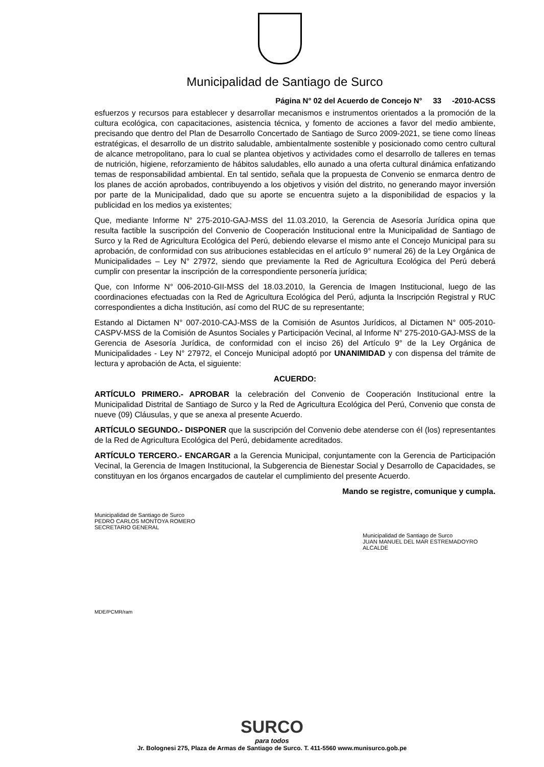Municipalidad de Santiago de Surco
Página N° 02 del Acuerdo de Concejo N° 33 -2010-ACSS
esfuerzos y recursos para establecer y desarrollar mecanismos e instrumentos orientados a la promoción de la cultura ecológica, con capacitaciones, asistencia técnica, y fomento de acciones a favor del medio ambiente, precisando que dentro del Plan de Desarrollo Concertado de Santiago de Surco 2009-2021, se tiene como líneas estratégicas, el desarrollo de un distrito saludable, ambientalmente sostenible y posicionado como centro cultural de alcance metropolitano, para lo cual se plantea objetivos y actividades como el desarrollo de talleres en temas de nutrición, higiene, reforzamiento de hábitos saludables, ello aunado a una oferta cultural dinámica enfatizando temas de responsabilidad ambiental. En tal sentido, señala que la propuesta de Convenio se enmarca dentro de los planes de acción aprobados, contribuyendo a los objetivos y visión del distrito, no generando mayor inversión por parte de la Municipalidad, dado que su aporte se encuentra sujeto a la disponibilidad de espacios y la publicidad en los medios ya existentes;
Que, mediante Informe N° 275-2010-GAJ-MSS del 11.03.2010, la Gerencia de Asesoría Jurídica opina que resulta factible la suscripción del Convenio de Cooperación Institucional entre la Municipalidad de Santiago de Surco y la Red de Agricultura Ecológica del Perú, debiendo elevarse el mismo ante el Concejo Municipal para su aprobación, de conformidad con sus atribuciones establecidas en el artículo 9° numeral 26) de la Ley Orgánica de Municipalidades – Ley N° 27972, siendo que previamente la Red de Agricultura Ecológica del Perú deberá cumplir con presentar la inscripción de la correspondiente personería jurídica;
Que, con Informe N° 006-2010-GII-MSS del 18.03.2010, la Gerencia de Imagen Institucional, luego de las coordinaciones efectuadas con la Red de Agricultura Ecológica del Perú, adjunta la Inscripción Registral y RUC correspondientes a dicha Institución, así como del RUC de su representante;
Estando al Dictamen N° 007-2010-CAJ-MSS de la Comisión de Asuntos Jurídicos, al Dictamen N° 005-2010-CASPV-MSS de la Comisión de Asuntos Sociales y Participación Vecinal, al Informe N° 275-2010-GAJ-MSS de la Gerencia de Asesoría Jurídica, de conformidad con el inciso 26) del Artículo 9° de la Ley Orgánica de Municipalidades - Ley N° 27972, el Concejo Municipal adoptó por UNANIMIDAD y con dispensa del trámite de lectura y aprobación de Acta, el siguiente:
ACUERDO:
ARTÍCULO PRIMERO.- APROBAR la celebración del Convenio de Cooperación Institucional entre la Municipalidad Distrital de Santiago de Surco y la Red de Agricultura Ecológica del Perú, Convenio que consta de nueve (09) Cláusulas, y que se anexa al presente Acuerdo.
ARTÍCULO SEGUNDO.- DISPONER que la suscripción del Convenio debe atenderse con él (los) representantes de la Red de Agricultura Ecológica del Perú, debidamente acreditados.
ARTÍCULO TERCERO.- ENCARGAR a la Gerencia Municipal, conjuntamente con la Gerencia de Participación Vecinal, la Gerencia de Imagen Institucional, la Subgerencia de Bienestar Social y Desarrollo de Capacidades, se constituyan en los órganos encargados de cautelar el cumplimiento del presente Acuerdo.
Mando se registre, comunique y cumpla.
Municipalidad de Santiago de Surco
PEDRO CARLOS MONTOYA ROMERO
SECRETARIO GENERAL
Municipalidad de Santiago de Surco
JUAN MANUEL DEL MAR ESTREMADOYRO
ALCALDE
MDE/PCMR/ram
SURCO
para todos
Jr. Bolognesi 275, Plaza de Armas de Santiago de Surco. T. 411-5560 www.munisurco.gob.pe